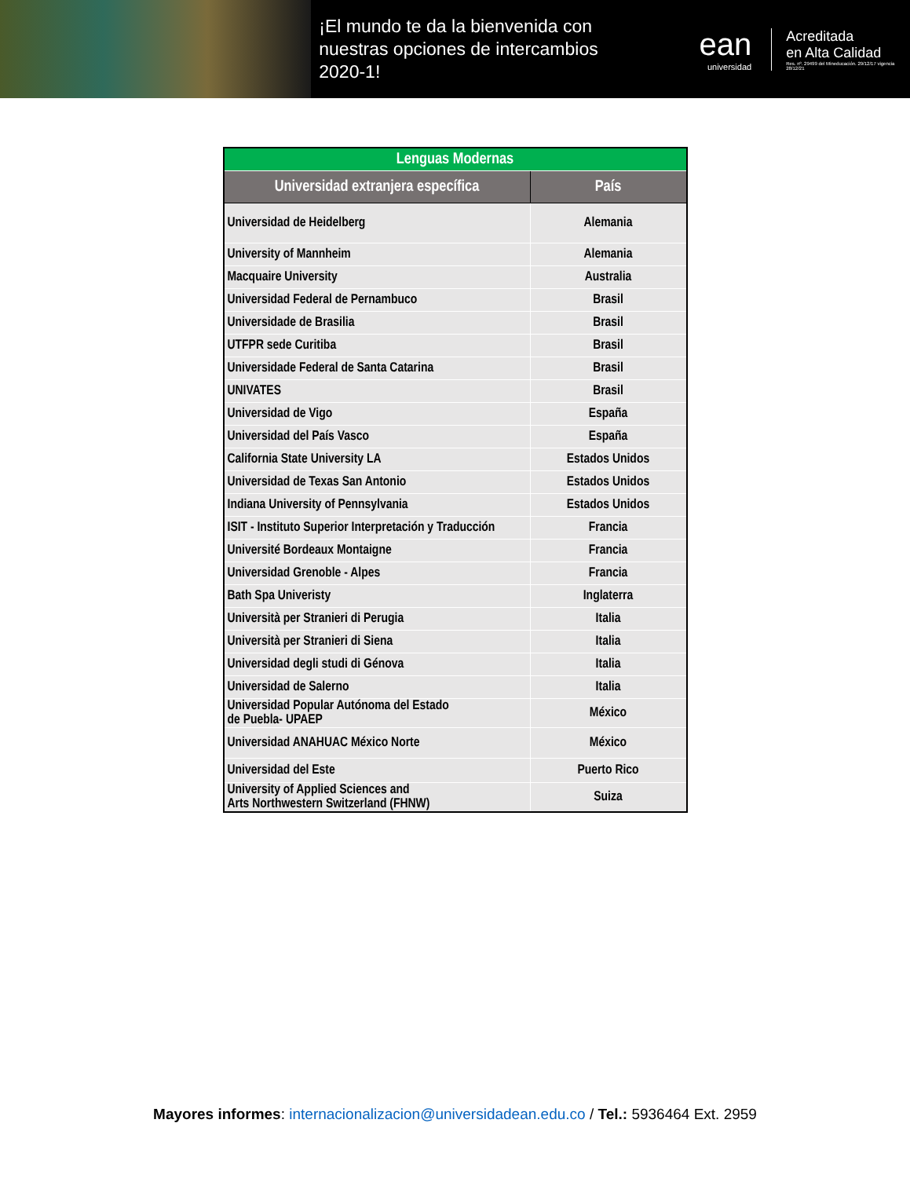¡El mundo te da la bienvenida con nuestras opciones de intercambios 2020-1!
ean
universidad
Acreditada
en Alta Calidad
Res. nº. 29499 del Mineducación. 29/12/17 vigencia 28/12/21
| Lenguas Modernas | |
| Universidad extranjera específica | País |
| Universidad de Heidelberg | Alemania |
| University of Mannheim | Alemania |
| Macquaire University | Australia |
| Universidad Federal de Pernambuco | Brasil |
| Universidade de Brasilia | Brasil |
| UTFPR sede Curitiba | Brasil |
| Universidade Federal de Santa Catarina | Brasil |
| UNIVATES | Brasil |
| Universidad de Vigo | España |
| Universidad del País Vasco | España |
| California State University LA | Estados Unidos |
| Universidad de Texas San Antonio | Estados Unidos |
| Indiana University of Pennsylvania | Estados Unidos |
| ISIT - Instituto Superior Interpretación y Traducción | Francia |
| Université Bordeaux Montaigne | Francia |
| Universidad Grenoble - Alpes | Francia |
| Bath Spa Univeristy | Inglaterra |
| Università per Stranieri di Perugia | Italia |
| Università per Stranieri di Siena | Italia |
| Universidad degli studi di Génova | Italia |
| Universidad de Salerno | Italia |
| Universidad Popular Autónoma del Estado de Puebla- UPAEP | México |
| Universidad ANAHUAC México Norte | México |
| Universidad del Este | Puerto Rico |
| University of Applied Sciences and Arts Northwestern Switzerland (FHNW) | Suiza |
Mayores informes: internacionalizacion@universidadean.edu.co / Tel.: 5936464 Ext. 2959